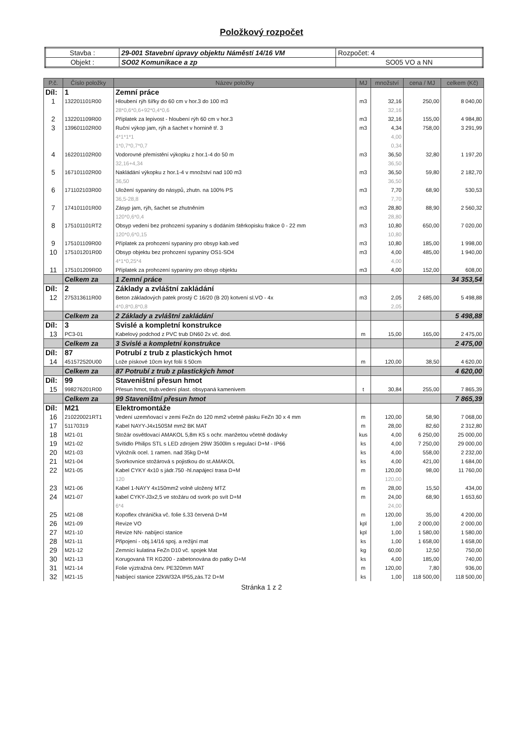Položkový rozpočet
| Stavba : | 29-001 Stavební úpravy objektu Náměstí 14/16 VM | Rozpočet: 4 |
| Objekt : | SO02 Komunikace a zp | SO05 VO a NN |
| P.č. | Číslo položky | Název položky | MJ | množství | cena / MJ | celkem (Kč) |
| --- | --- | --- | --- | --- | --- | --- |
| Díl: | 1 | Zemní práce | | | | |
| 1 | 132201101R00 | Hloubení rýh šířky do 60 cm v hor.3 do 100 m3 | m3 | 32,16 | 250,00 | 8 040,00 |
| | | 28*0,6*0,6+92*0,4*0,6 | | 32,16 | | |
| 2 | 132201109R00 | Příplatek za lepivost - hloubení rýh 60 cm v hor.3 | m3 | 32,16 | 155,00 | 4 984,80 |
| 3 | 139601102R00 | Ruční výkop jam, rýh a šachet v hornině tř. 3 | m3 | 4,34 | 758,00 | 3 291,99 |
| | | 4*1*1*1 | | 4,00 | | |
| | | 1*0,7*0,7*0,7 | | 0,34 | | |
| 4 | 162201102R00 | Vodorovné přemístění výkopku z hor.1-4 do 50 m | m3 | 36,50 | 32,80 | 1 197,20 |
| | | 32,16+4,34 | | 36,50 | | |
| 5 | 167101102R00 | Nakládání výkopku z hor.1-4 v množství nad 100 m3 | m3 | 36,50 | 59,80 | 2 182,70 |
| | | 36,50 | | 36,50 | | |
| 6 | 171102103R00 | Uložení sypaniny do násypů, zhutn. na 100% PS | m3 | 7,70 | 68,90 | 530,53 |
| | | 36,5-28,8 | | 7,70 | | |
| 7 | 174101101R00 | Zásyp jam, rýh, šachet se zhutněním | m3 | 28,80 | 88,90 | 2 560,32 |
| | | 120*0,6*0,4 | | 28,80 | | |
| 8 | 175101101RT2 | Obsyp vedení bez prohození sypaniny s dodáním štěrkopisku frakce 0 - 22 mm | m3 | 10,80 | 650,00 | 7 020,00 |
| | | 120*0,6*0,15 | | 10,80 | | |
| 9 | 175101109R00 | Příplatek za prohození sypaniny pro obsyp kab.ved | m3 | 10,80 | 185,00 | 1 998,00 |
| 10 | 175101201R00 | Obsyp objektu bez prohození sypaniny OS1-SO4 | m3 | 4,00 | 485,00 | 1 940,00 |
| | | 4*1*0,25*4 | | 4,00 | | |
| 11 | 175101209R00 | Příplatek za prohození sypaniny pro obsyp objektu | m3 | 4,00 | 152,00 | 608,00 |
| | Celkem za | 1 Zemní práce | | | | 34 353,54 |
| Díl: | 2 | Základy a zvláštní zakládání | | | | |
| 12 | 275313611R00 | Beton základových patek prostý C 16/20 (B 20) kotvení sl.VO - 4x | m3 | 2,05 | 2 685,00 | 5 498,88 |
| | | 4*0,8*0,8*0,8 | | 2,05 | | |
| | Celkem za | 2 Základy a zvláštní zakládání | | | | 5 498,88 |
| Díl: | 3 | Svislé a kompletní konstrukce | | | | |
| 13 | PC3-01 | Kabelový podchod z PVC trub DN60 2x vč. dod. | m | 15,00 | 165,00 | 2 475,00 |
| | Celkem za | 3 Svislé a kompletní konstrukce | | | | 2 475,00 |
| Díl: | 87 | Potrubí z trub z plastických hmot | | | | |
| 14 | 451572520U00 | Lože pískové 10cm kryt folií š 50cm | m | 120,00 | 38,50 | 4 620,00 |
| | Celkem za | 87 Potrubí z trub z plastických hmot | | | | 4 620,00 |
| Díl: | 99 | Staveništní přesun hmot | | | | |
| 15 | 998276201R00 | Přesun hmot, trub.vedení plast. obsypaná kamenivem | t | 30,84 | 255,00 | 7 865,39 |
| | Celkem za | 99 Staveništní přesun hmot | | | | 7 865,39 |
| Díl: | M21 | Elektromontáže | | | | |
| 16 | 210220021RT1 | Vedení uzemňovací v zemi FeZn do 120 mm2 včetně pásku FeZn 30 x 4 mm | m | 120,00 | 58,90 | 7 068,00 |
| 17 | 51170319 | Kabel NAYY-J4x150SM mm2 BK MAT | m | 28,00 | 82,60 | 2 312,80 |
| 18 | M21-01 | Stožár osvětlovací AMAKOL 5,8m K5 s ochr. manžetou včetně dodávky | kus | 4,00 | 6 250,00 | 25 000,00 |
| 19 | M21-02 | Svítidlo Philips STL s LED zdrojem 29W 3500lm s regulací D+M - IP66 | ks | 4,00 | 7 250,00 | 29 000,00 |
| 20 | M21-03 | Výložník ocel. 1 ramen. nad 35kg D+M | ks | 4,00 | 558,00 | 2 232,00 |
| 21 | M21-04 | Svorkovnice stožárová s pojistkou do st.AMAKOL | ks | 4,00 | 421,00 | 1 684,00 |
| 22 | M21-05 | Kabel CYKY 4x10 s jádr.750 -hl.napájecí trasa D+M | m | 120,00 | 98,00 | 11 760,00 |
| | | 120 | | 120,00 | | |
| 23 | M21-06 | Kabel 1-NAYY 4x150mm2 volně uložený MTZ | m | 28,00 | 15,50 | 434,00 |
| 24 | M21-07 | kabel CYKY-J3x2,5 ve stožáru od svork po svít D+M | m | 24,00 | 68,90 | 1 653,60 |
| | | 6*4 | | 24,00 | | |
| 25 | M21-08 | Kopoflex chránička vč. folie š.33 červená D+M | m | 120,00 | 35,00 | 4 200,00 |
| 26 | M21-09 | Revize VO | kpl | 1,00 | 2 000,00 | 2 000,00 |
| 27 | M21-10 | Revize NN- nabíjecí stanice | kpl | 1,00 | 1 580,00 | 1 580,00 |
| 28 | M21-11 | Připojení - obj.14/16 spoj. a režijní mat | ks | 1,00 | 1 658,00 | 1 658,00 |
| 29 | M21-12 | Zemnící kulatina FeZn D10 vč. spojek Mat | kg | 60,00 | 12,50 | 750,00 |
| 30 | M21-13 | Korugovaná TR KG200 - zabetonována do patky D+M | ks | 4,00 | 185,00 | 740,00 |
| 31 | M21-14 | Folie výztražná červ. PE320mm MAT | m | 120,00 | 7,80 | 936,00 |
| 32 | M21-15 | Nabíjecí stanice 22kW/32A IP55,zás.T2 D+M | ks | 1,00 | 118 500,00 | 118 500,00 |
Stránka 1 z 2